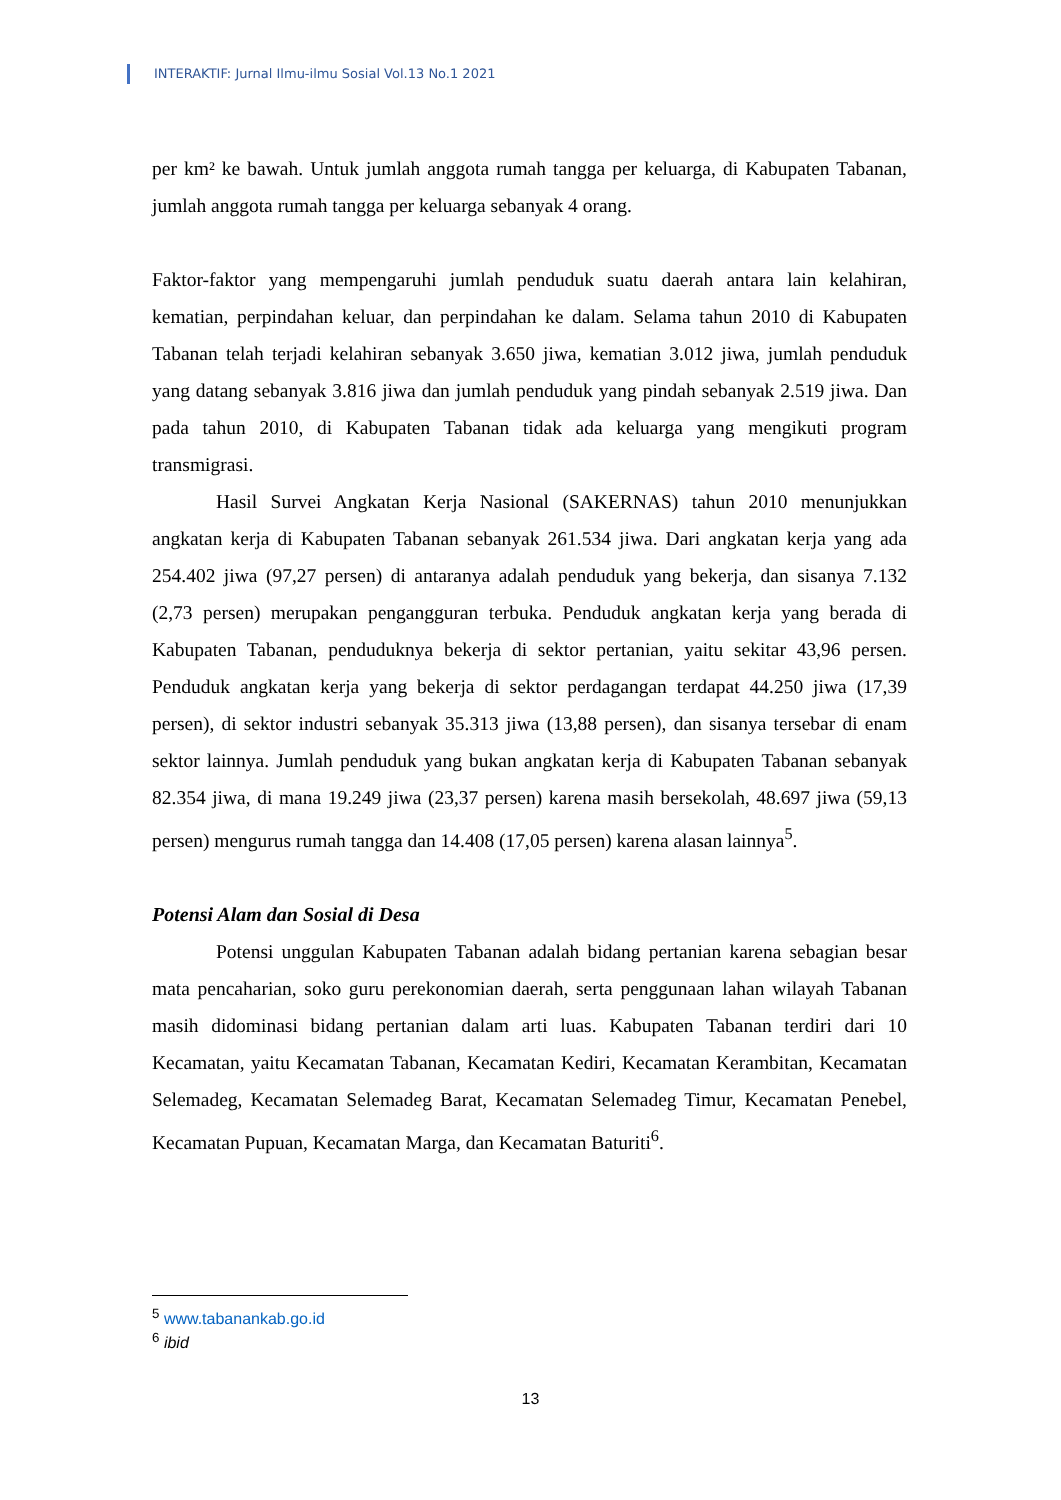INTERAKTIF: Jurnal Ilmu-ilmu Sosial Vol.13 No.1 2021
per km² ke bawah. Untuk jumlah anggota rumah tangga per keluarga, di Kabupaten Tabanan, jumlah anggota rumah tangga per keluarga sebanyak 4 orang.
Faktor-faktor yang mempengaruhi jumlah penduduk suatu daerah antara lain kelahiran, kematian, perpindahan keluar, dan perpindahan ke dalam. Selama tahun 2010 di Kabupaten Tabanan telah terjadi kelahiran sebanyak 3.650 jiwa, kematian 3.012 jiwa, jumlah penduduk yang datang sebanyak 3.816 jiwa dan jumlah penduduk yang pindah sebanyak 2.519 jiwa. Dan pada tahun 2010, di Kabupaten Tabanan tidak ada keluarga yang mengikuti program transmigrasi.
Hasil Survei Angkatan Kerja Nasional (SAKERNAS) tahun 2010 menunjukkan angkatan kerja di Kabupaten Tabanan sebanyak 261.534 jiwa. Dari angkatan kerja yang ada 254.402 jiwa (97,27 persen) di antaranya adalah penduduk yang bekerja, dan sisanya 7.132 (2,73 persen) merupakan pengangguran terbuka. Penduduk angkatan kerja yang berada di Kabupaten Tabanan, penduduknya bekerja di sektor pertanian, yaitu sekitar 43,96 persen. Penduduk angkatan kerja yang bekerja di sektor perdagangan terdapat 44.250 jiwa (17,39 persen), di sektor industri sebanyak 35.313 jiwa (13,88 persen), dan sisanya tersebar di enam sektor lainnya. Jumlah penduduk yang bukan angkatan kerja di Kabupaten Tabanan sebanyak 82.354 jiwa, di mana 19.249 jiwa (23,37 persen) karena masih bersekolah, 48.697 jiwa (59,13 persen) mengurus rumah tangga dan 14.408 (17,05 persen) karena alasan lainnya<sup>5</sup>.
Potensi Alam dan Sosial di Desa
Potensi unggulan Kabupaten Tabanan adalah bidang pertanian karena sebagian besar mata pencaharian, soko guru perekonomian daerah, serta penggunaan lahan wilayah Tabanan masih didominasi bidang pertanian dalam arti luas. Kabupaten Tabanan terdiri dari 10 Kecamatan, yaitu Kecamatan Tabanan, Kecamatan Kediri, Kecamatan Kerambitan, Kecamatan Selemadeg, Kecamatan Selemadeg Barat, Kecamatan Selemadeg Timur, Kecamatan Penebel, Kecamatan Pupuan, Kecamatan Marga, dan Kecamatan Baturiti<sup>6</sup>.
<sup>5</sup> www.tabanankab.go.id
<sup>6</sup> ibid
13